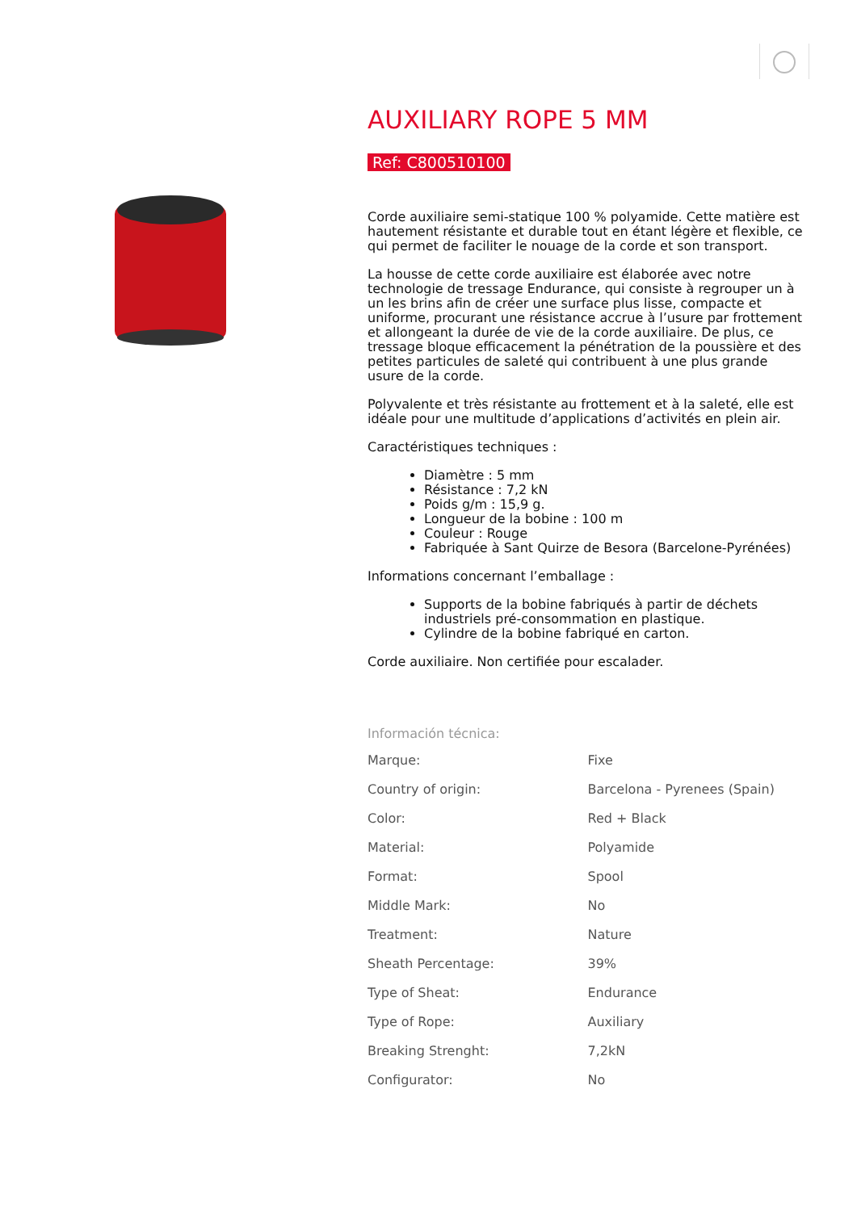AUXILIARY ROPE 5 MM
Ref: C800510100
Corde auxiliaire semi-statique 100 % polyamide. Cette matière est hautement résistante et durable tout en étant légère et flexible, ce qui permet de faciliter le nouage de la corde et son transport.
La housse de cette corde auxiliaire est élaborée avec notre technologie de tressage Endurance, qui consiste à regrouper un à un les brins afin de créer une surface plus lisse, compacte et uniforme, procurant une résistance accrue à l’usure par frottement et allongeant la durée de vie de la corde auxiliaire. De plus, ce tressage bloque efficacement la pénétration de la poussière et des petites particules de saleté qui contribuent à une plus grande usure de la corde.
Polyvalente et très résistante au frottement et à la saleté, elle est idéale pour une multitude d’applications d’activités en plein air.
Caractéristiques techniques :
Diamètre : 5 mm
Résistance : 7,2 kN
Poids g/m : 15,9 g.
Longueur de la bobine : 100 m
Couleur : Rouge
Fabriquée à Sant Quirze de Besora (Barcelone-Pyrénées)
Informations concernant l’emballage :
Supports de la bobine fabriqués à partir de déchets industriels pré-consommation en plastique.
Cylindre de la bobine fabriqué en carton.
Corde auxiliaire. Non certifiée pour escalader.
Información técnica:
| Marque: | Fixe |
| Country of origin: | Barcelona - Pyrenees (Spain) |
| Color: | Red + Black |
| Material: | Polyamide |
| Format: | Spool |
| Middle Mark: | No |
| Treatment: | Nature |
| Sheath Percentage: | 39% |
| Type of Sheat: | Endurance |
| Type of Rope: | Auxiliary |
| Breaking Strenght: | 7,2kN |
| Configurator: | No |